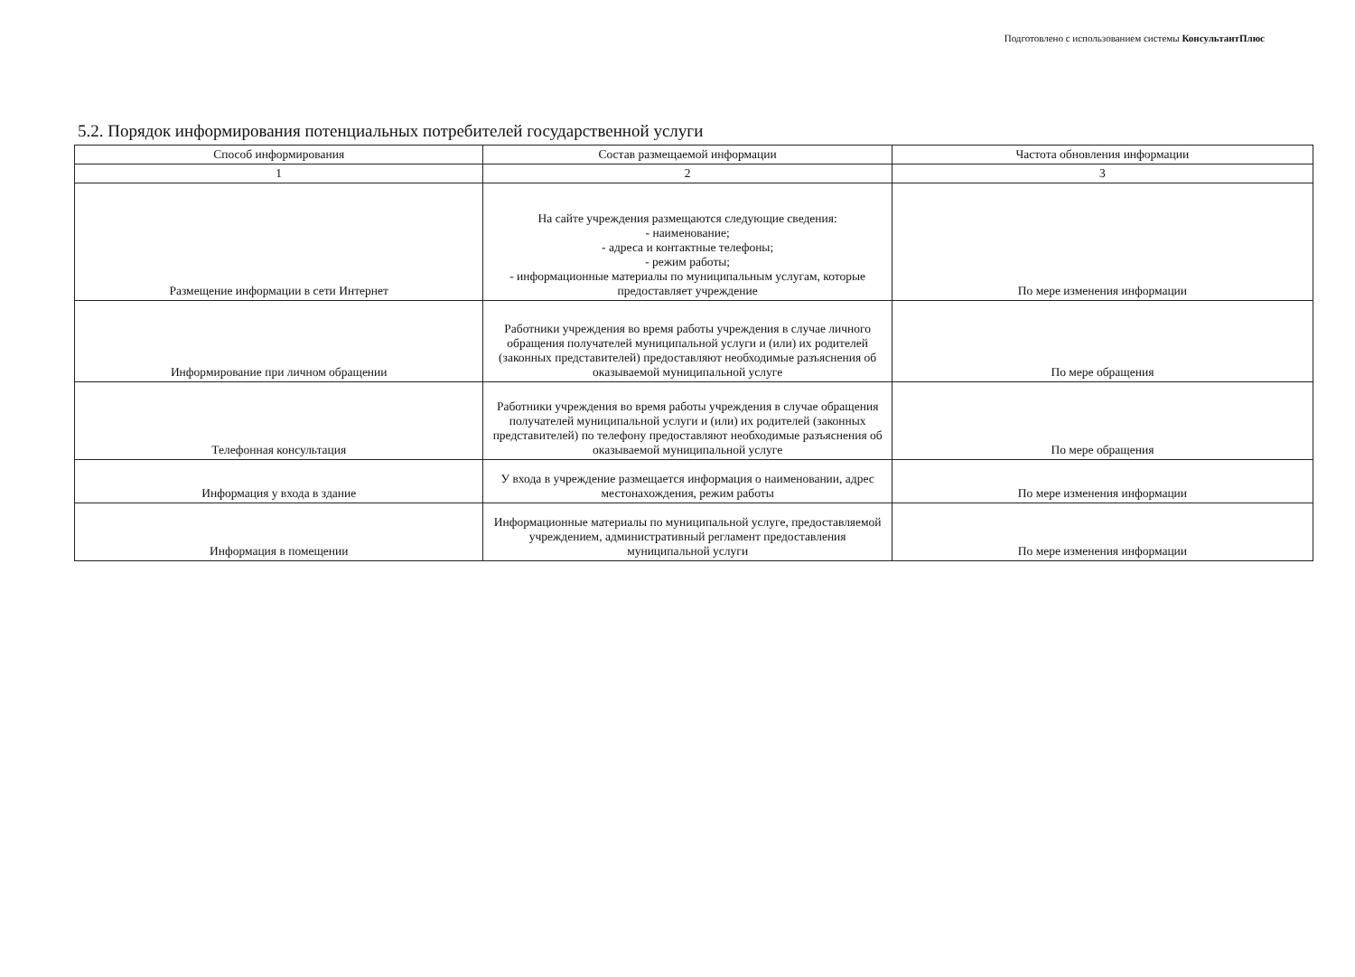Подготовлено с использованием системы КонсультантПлюс
5.2. Порядок информирования потенциальных потребителей государственной услуги
| Способ информирования | Состав размещаемой информации | Частота обновления информации |
| --- | --- | --- |
| 1 | 2 | 3 |
| Размещение информации в сети Интернет | На сайте учреждения размещаются следующие сведения: - наименование; - адреса и контактные телефоны; - режим работы; - информационные материалы по муниципальным услугам, которые предоставляет учреждение | По мере изменения информации |
| Информирование при личном обращении | Работники учреждения во время работы учреждения в случае личного обращения получателей муниципальной услуги и (или) их родителей (законных представителей) предоставляют необходимые разъяснения об оказываемой муниципальной услуге | По мере обращения |
| Телефонная консультация | Работники учреждения во время работы учреждения в случае обращения получателей муниципальной услуги и (или) их родителей (законных представителей) по телефону предоставляют необходимые разъяснения об оказываемой муниципальной услуге | По мере обращения |
| Информация у входа в здание | У входа в учреждение размещается информация о наименовании, адрес местонахождения, режим работы | По мере изменения информации |
| Информация в помещении | Информационные материалы по муниципальной услуге, предоставляемой учреждением, административный регламент предоставления муниципальной услуги | По мере изменения информации |